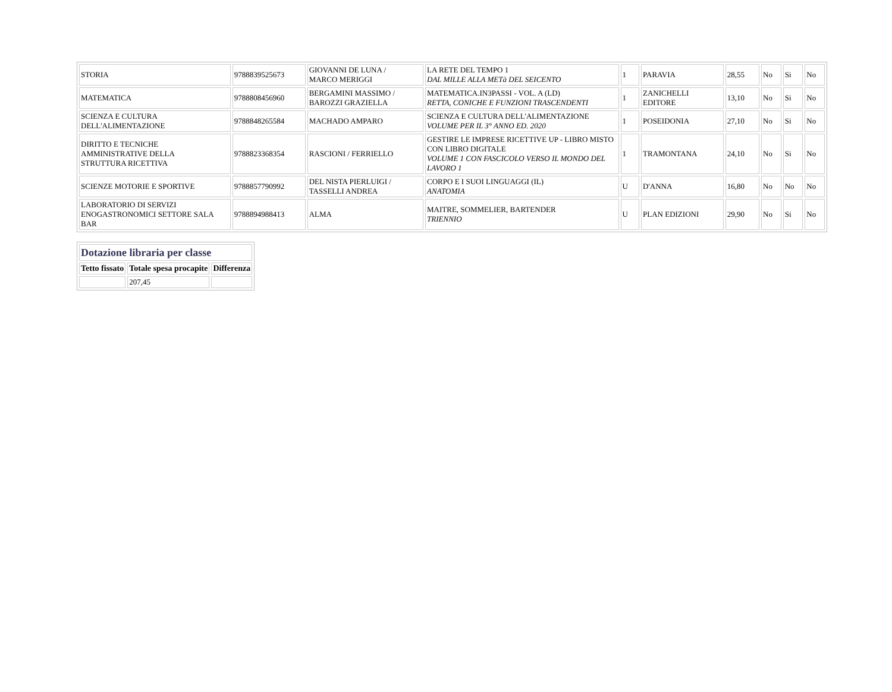| STORIA | 9788839525673 | GIOVANNI DE LUNA / MARCO MERIGGI | LA RETE DEL TEMPO 1 DAL MILLE ALLA METà DEL SEICENTO | 1 | PARAVIA | 28,55 | No | Si | No |
| MATEMATICA | 9788808456960 | BERGAMINI MASSIMO / BAROZZI GRAZIELLA | MATEMATICA.IN3PASSI - VOL. A (LD) RETTA, CONICHE E FUNZIONI TRASCENDENTI | 1 | ZANICHELLI EDITORE | 13,10 | No | Si | No |
| SCIENZA E CULTURA DELL'ALIMENTAZIONE | 9788848265584 | MACHADO AMPARO | SCIENZA E CULTURA DELL'ALIMENTAZIONE VOLUME PER IL 3° ANNO ED. 2020 | 1 | POSEIDONIA | 27,10 | No | Si | No |
| DIRITTO E TECNICHE AMMINISTRATIVE DELLA STRUTTURA RICETTIVA | 9788823368354 | RASCIONI / FERRIELLO | GESTIRE LE IMPRESE RICETTIVE UP - LIBRO MISTO CON LIBRO DIGITALE VOLUME 1 CON FASCICOLO VERSO IL MONDO DEL LAVORO 1 | 1 | TRAMONTANA | 24,10 | No | Si | No |
| SCIENZE MOTORIE E SPORTIVE | 9788857790992 | DEL NISTA PIERLUIGI / TASSELLI ANDREA | CORPO E I SUOI LINGUAGGI (IL) ANATOMIA | U | D'ANNA | 16,80 | No | No | No |
| LABORATORIO DI SERVIZI ENOGASTRONOMICI SETTORE SALA BAR | 9788894988413 | ALMA | MAITRE, SOMMELIER, BARTENDER TRIENNIO | U | PLAN EDIZIONI | 29,90 | No | Si | No |
| Dotazione libraria per classe | | |
| Tetto fissato | Totale spesa procapite | Differenza |
| | 207,45 | |